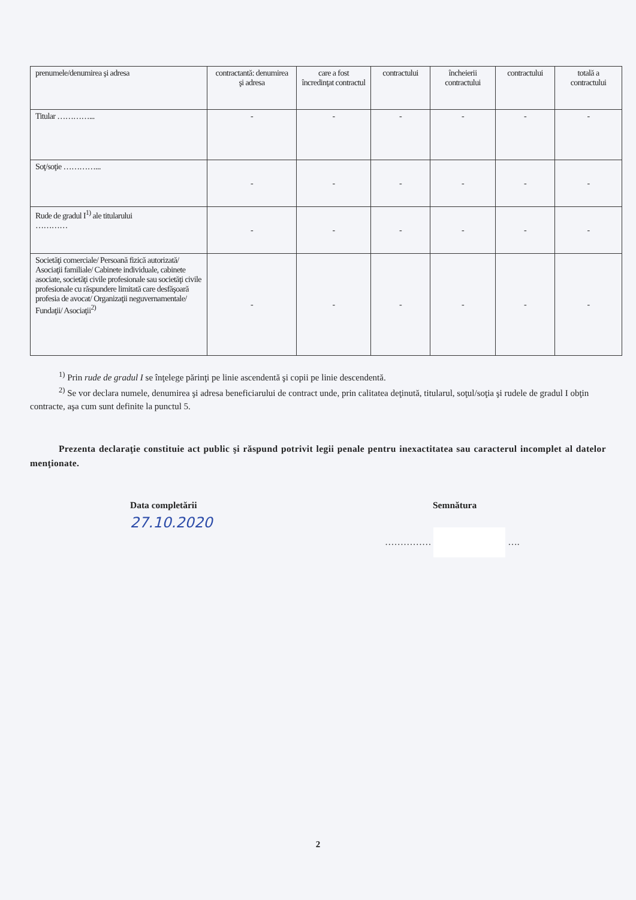| prenumele/denumirea şi adresa | contractantă: denumirea şi adresa | care a fost încredinţat contractul | contractului | încheierii contractului | contractului | totală a contractului |
| Titular …………... | - | - | - | - | - | - |
| Soţ/soţie …………... | - | - | - | - | - | - |
| Rude de gradul I<sup>1)</sup> ale titularului ………… | - | - | - | - | - | - |
| Societăţi comerciale/ Persoană fizică autorizată/ Asociaţii familiale/ Cabinete individuale, cabinete asociate, societăţi civile profesionale sau societăţi civile profesionale cu răspundere limitată care desfăşoară profesia de avocat/ Organizaţii neguvernamentale/ Fundaţii/ Asociaţii<sup>2)</sup> | - | - | - | - | - | - |
<sup>1)</sup> Prin rude de gradul I se înţelege părinţi pe linie ascendentă şi copii pe linie descendentă.
<sup>2)</sup> Se vor declara numele, denumirea şi adresa beneficiarului de contract unde, prin calitatea deţinută, titularul, soţul/soţia şi rudele de gradul I obţin contracte, aşa cum sunt definite la punctul 5.
Prezenta declaraţie constituie act public şi răspund potrivit legii penale pentru inexactitatea sau caracterul incomplet al datelor menţionate.
Data completării
27.10.2020
Semnătura
…………… ….
2